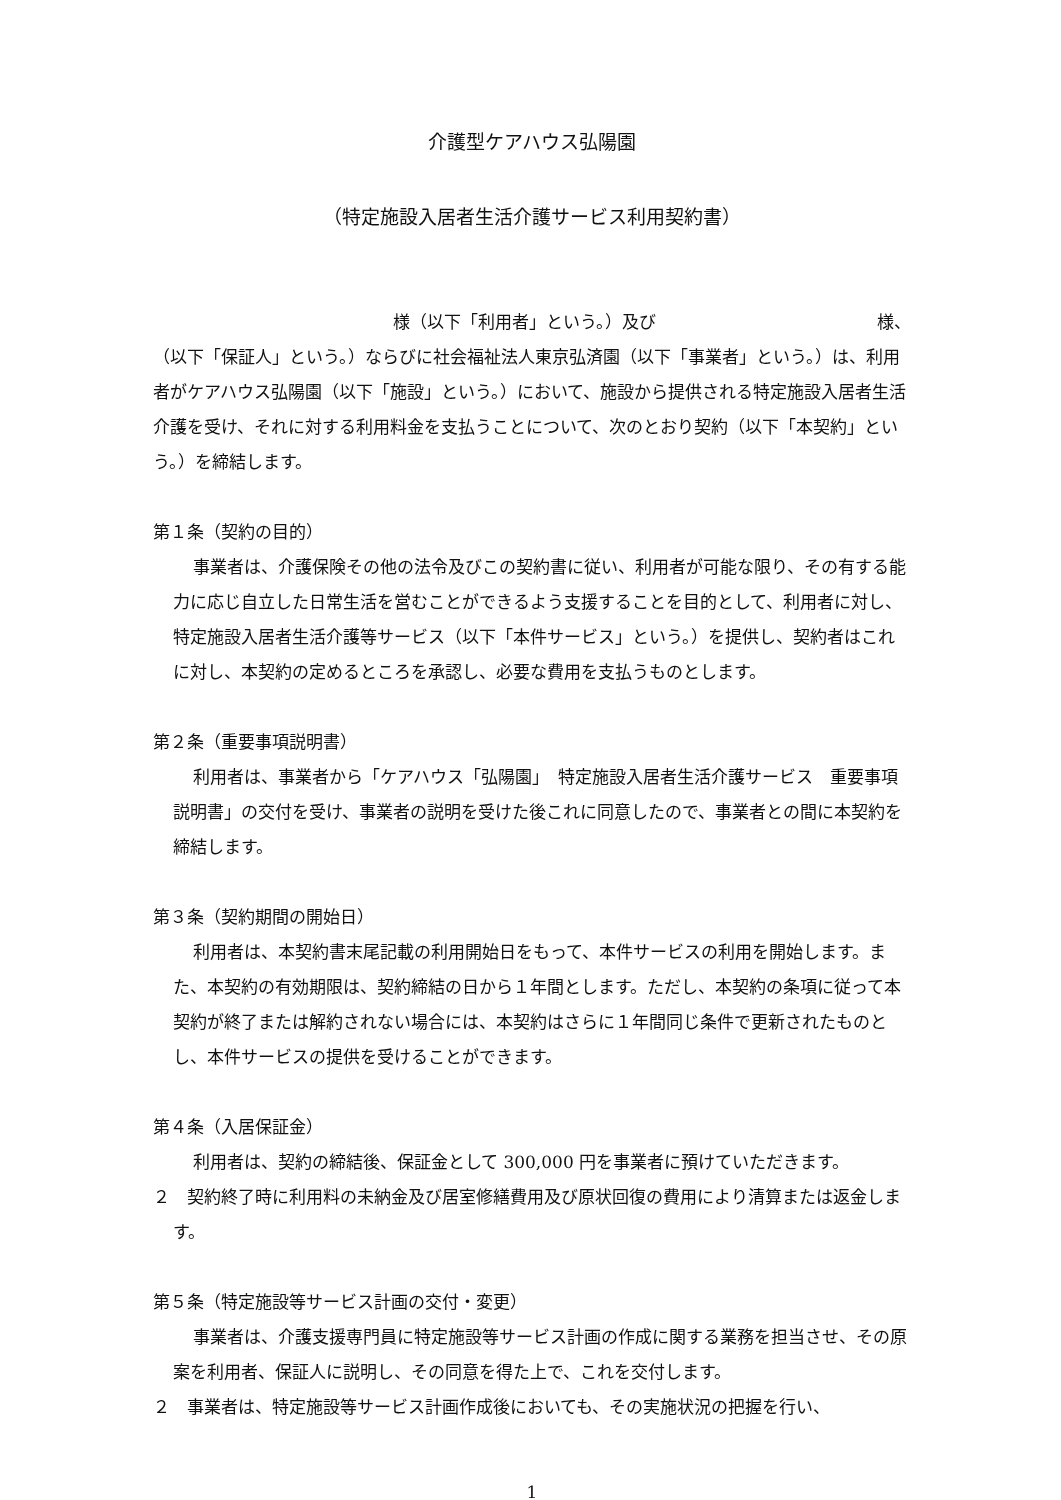介護型ケアハウス弘陽園
（特定施設入居者生活介護サービス利用契約書）
様（以下「利用者」という。）及び 様、
（以下「保証人」という。）ならびに社会福祉法人東京弘済園（以下「事業者」という。）は、利用者がケアハウス弘陽園（以下「施設」という。）において、施設から提供される特定施設入居者生活介護を受け、それに対する利用料金を支払うことについて、次のとおり契約（以下「本契約」という。）を締結します。
第１条（契約の目的）
事業者は、介護保険その他の法令及びこの契約書に従い、利用者が可能な限り、その有する能力に応じ自立した日常生活を営むことができるよう支援することを目的として、利用者に対し、特定施設入居者生活介護等サービス（以下「本件サービス」という。）を提供し、契約者はこれに対し、本契約の定めるところを承認し、必要な費用を支払うものとします。
第２条（重要事項説明書）
利用者は、事業者から「ケアハウス「弘陽園」　特定施設入居者生活介護サービス　重要事項説明書」の交付を受け、事業者の説明を受けた後これに同意したので、事業者との間に本契約を締結します。
第３条（契約期間の開始日）
利用者は、本契約書末尾記載の利用開始日をもって、本件サービスの利用を開始します。また、本契約の有効期限は、契約締結の日から１年間とします。ただし、本契約の条項に従って本契約が終了または解約されない場合には、本契約はさらに１年間同じ条件で更新されたものとし、本件サービスの提供を受けることができます。
第４条（入居保証金）
利用者は、契約の締結後、保証金として 300,000 円を事業者に預けていただきます。
２　契約終了時に利用料の未納金及び居室修繕費用及び原状回復の費用により清算または返金します。
第５条（特定施設等サービス計画の交付・変更）
事業者は、介護支援専門員に特定施設等サービス計画の作成に関する業務を担当させ、その原案を利用者、保証人に説明し、その同意を得た上で、これを交付します。
２　事業者は、特定施設等サービス計画作成後においても、その実施状況の把握を行い、
1